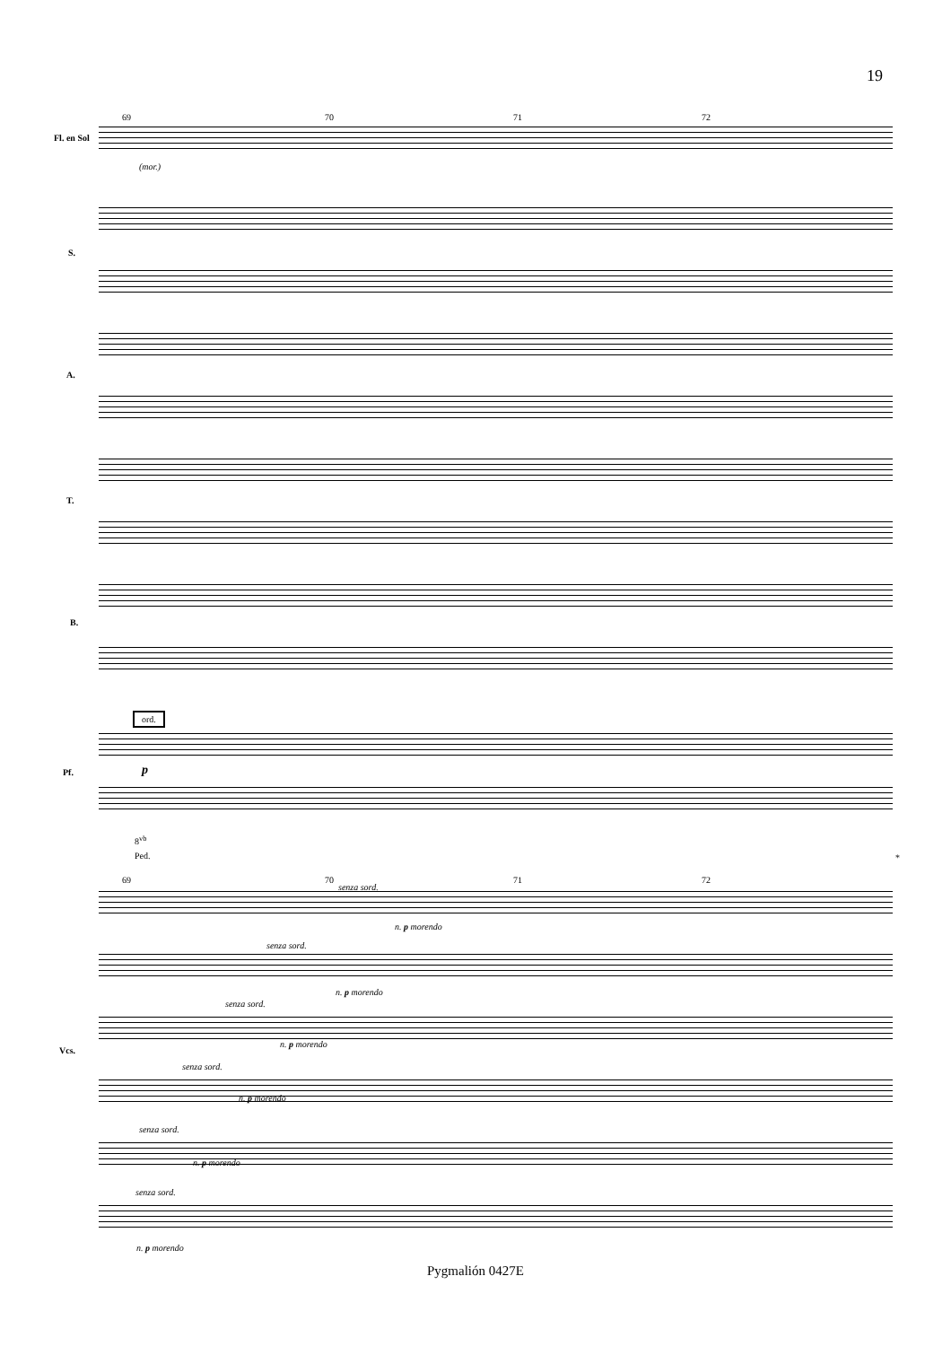19
69 70 71 72
Fl. en Sol
(mor.)
S.
A.
T.
B.
ord.
Pf. p
8<sup>vb</sup>
Ped. *
69 70 71 72
senza sord.
n. p morendo
senza sord.
n. p morendo
senza sord.
Vcs.
n. p morendo
senza sord.
n. p morendo
senza sord.
n. p morendo
senza sord.
n. p morendo
Pygmalión 0427E